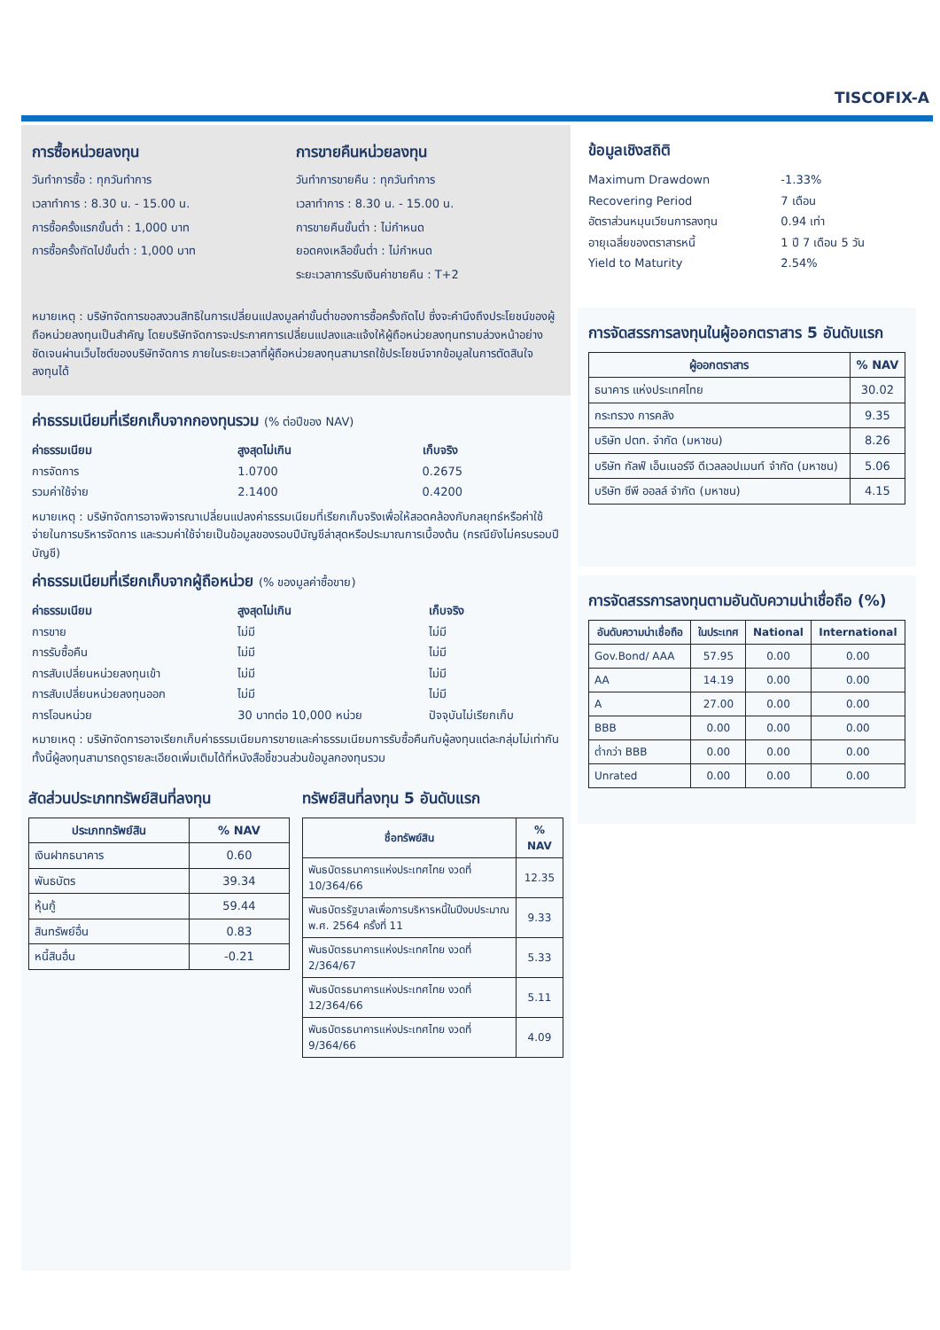TISCOFIX-A
การซื้อหน่วยลงทุน
วันทำการซื้อ : ทุกวันทำการ
เวลาทำการ : 8.30 น. - 15.00 น.
การซื้อครั้งแรกขั้นต่ำ : 1,000 บาท
การซื้อครั้งถัดไปขั้นต่ำ : 1,000 บาท
การขายคืนหน่วยลงทุน
วันทำการขายคืน : ทุกวันทำการ
เวลาทำการ : 8.30 น. - 15.00 น.
การขายคืนขั้นต่ำ : ไม่กำหนด
ยอดคงเหลือขั้นต่ำ : ไม่กำหนด
ระยะเวลาการรับเงินค่าขายคืน : T+2
หมายเหตุ : บริษัทจัดการขอสงวนสิทธิในการเปลี่ยนแปลงมูลค่าขั้นต่ำของการซื้อครั้งถัดไป ซึ่งจะคำนึงถึงประโยชน์ของผู้ถือหน่วยลงทุนเป็นสำคัญ โดยบริษัทจัดการจะประกาศการเปลี่ยนแปลงและแจ้งให้ผู้ถือหน่วยลงทุนทราบล่วงหน้าอย่างชัดเจนผ่านเว็บไซต์ของบริษัทจัดการ ภายในระยะเวลาที่ผู้ถือหน่วยลงทุนสามารถใช้ประโยชน์จากข้อมูลในการตัดสินใจลงทุนได้
ค่าธรรมเนียมที่เรียกเก็บจากกองทุนรวม (% ต่อปีของ NAV)
| ค่าธรรมเนียม | สูงสุดไม่เกิน | เก็บจริง |
| --- | --- | --- |
| การจัดการ | 1.0700 | 0.2675 |
| รวมค่าใช้จ่าย | 2.1400 | 0.4200 |
หมายเหตุ : บริษัทจัดการอาจพิจารณาเปลี่ยนแปลงค่าธรรมเนียมที่เรียกเก็บจริงเพื่อให้สอดคล้องกับกลยุทธ์หรือค่าใช้จ่ายในการบริหารจัดการ และรวมค่าใช้จ่ายเป็นข้อมูลของรอบปีบัญชีล่าสุดหรือประมาณการเบื้องต้น (กรณียังไม่ครบรอบปีบัญชี)
ค่าธรรมเนียมที่เรียกเก็บจากผู้ถือหน่วย (% ของมูลค่าซื้อขาย)
| ค่าธรรมเนียม | สูงสุดไม่เกิน | เก็บจริง |
| --- | --- | --- |
| การขาย | ไม่มี | ไม่มี |
| การรับซื้อคืน | ไม่มี | ไม่มี |
| การสับเปลี่ยนหน่วยลงทุนเข้า | ไม่มี | ไม่มี |
| การสับเปลี่ยนหน่วยลงทุนออก | ไม่มี | ไม่มี |
| การโอนหน่วย | 30 บาทต่อ 10,000 หน่วย | ปัจจุบันไม่เรียกเก็บ |
หมายเหตุ : บริษัทจัดการอาจเรียกเก็บค่าธรรมเนียมการขายและค่าธรรมเนียมการรับซื้อคืนกับผู้ลงทุนแต่ละกลุ่มไม่เท่ากัน ทั้งนี้ผู้ลงทุนสามารถดูรายละเอียดเพิ่มเติมได้ที่หนังสือชี้ชวนส่วนข้อมูลกองทุนรวม
สัดส่วนประเภททรัพย์สินที่ลงทุน
| ประเภททรัพย์สิน | % NAV |
| --- | --- |
| เงินฝากธนาคาร | 0.60 |
| พันธบัตร | 39.34 |
| หุ้นกู้ | 59.44 |
| สินทรัพย์อื่น | 0.83 |
| หนี้สินอื่น | -0.21 |
ทรัพย์สินที่ลงทุน 5 อันดับแรก
| ชื่อทรัพย์สิน | % NAV |
| --- | --- |
| พันธบัตรธนาคารแห่งประเทศไทย งวดที่ 10/364/66 | 12.35 |
| พันธบัตรรัฐบาลเพื่อการบริหารหนี้ในปีงบประมาณ พ.ศ. 2564 ครั้งที่ 11 | 9.33 |
| พันธบัตรธนาคารแห่งประเทศไทย งวดที่ 2/364/67 | 5.33 |
| พันธบัตรธนาคารแห่งประเทศไทย งวดที่ 12/364/66 | 5.11 |
| พันธบัตรธนาคารแห่งประเทศไทย งวดที่ 9/364/66 | 4.09 |
ข้อมูลเชิงสถิติ
| Maximum Drawdown | -1.33% |
| Recovering Period | 7 เดือน |
| อัตราส่วนหมุนเวียนการลงทุน | 0.94 เท่า |
| อายุเฉลี่ยของตราสารหนี้ | 1 ปี 7 เดือน 5 วัน |
| Yield to Maturity | 2.54% |
การจัดสรรการลงทุนในผู้ออกตราสาร 5 อันดับแรก
| ผู้ออกตราสาร | % NAV |
| --- | --- |
| ธนาคาร แห่งประเทศไทย | 30.02 |
| กระทรวง การคลัง | 9.35 |
| บริษัท ปตท. จำกัด (มหาชน) | 8.26 |
| บริษัท กัลฟ์ เอ็นเนอร์จี ดีเวลลอปเมนท์ จำกัด (มหาชน) | 5.06 |
| บริษัท ซีพี ออลล์ จำกัด (มหาชน) | 4.15 |
การจัดสรรการลงทุนตามอันดับความน่าเชื่อถือ (%)
| อันดับความน่าเชื่อถือ | ในประเทศ | National | International |
| --- | --- | --- | --- |
| Gov.Bond/ AAA | 57.95 | 0.00 | 0.00 |
| AA | 14.19 | 0.00 | 0.00 |
| A | 27.00 | 0.00 | 0.00 |
| BBB | 0.00 | 0.00 | 0.00 |
| ต่ำกว่า BBB | 0.00 | 0.00 | 0.00 |
| Unrated | 0.00 | 0.00 | 0.00 |